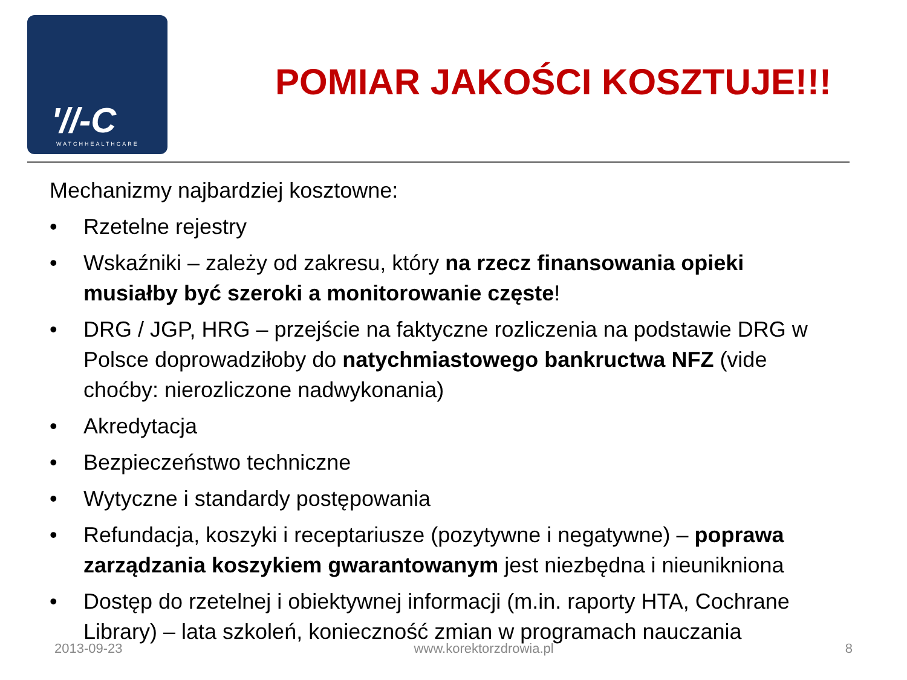'//-C
WATCHHEALTHCARE
POMIAR JAKOŚCI KOSZTUJE!!!
Mechanizmy najbardziej kosztowne:
• Rzetelne rejestry
• Wskaźniki – zależy od zakresu, który na rzecz finansowania opieki musiałby być szeroki a monitorowanie częste!
• DRG / JGP, HRG – przejście na faktyczne rozliczenia na podstawie DRG w Polsce doprowadziłoby do natychmiastowego bankructwa NFZ (vide choćby: nierozliczone nadwykonania)
• Akredytacja
• Bezpieczeństwo techniczne
• Wytyczne i standardy postępowania
• Refundacja, koszyki i receptariusze (pozytywne i negatywne) – poprawa zarządzania koszykiem gwarantowanym jest niezbędna i nieunikniona
• Dostęp do rzetelnej i obiektywnej informacji (m.in. raporty HTA, Cochrane Library) – lata szkoleń, konieczność zmian w programach nauczania
2013-09-23 www.korektorzdrowia.pl 8